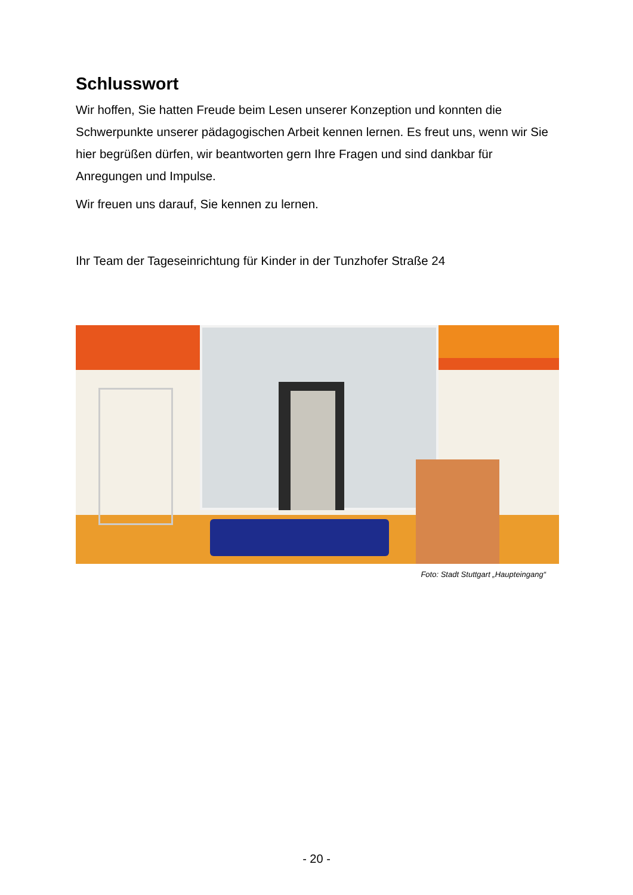Schlusswort
Wir hoffen, Sie hatten Freude beim Lesen unserer Konzeption und konnten die Schwerpunkte unserer pädagogischen Arbeit kennen lernen. Es freut uns, wenn wir Sie hier begrüßen dürfen, wir beantworten gern Ihre Fragen und sind dankbar für Anregungen und Impulse.
Wir freuen uns darauf, Sie kennen zu lernen.
Ihr Team der Tageseinrichtung für Kinder in der Tunzhofer Straße 24
Foto: Stadt Stuttgart „Haupteingang“
- 20 -